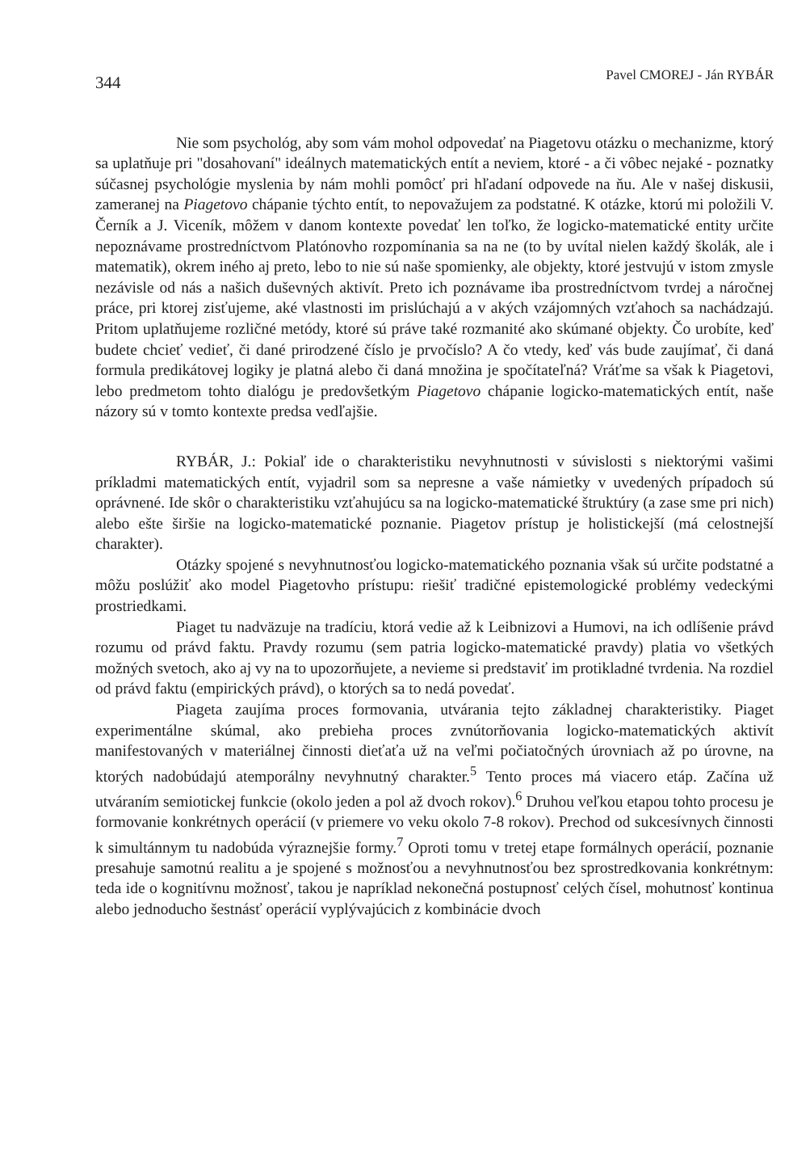344 Pavel CMOREJ - Ján RYBÁR
Nie som psychológ, aby som vám mohol odpovedať na Piagetovu otázku o mechanizme, ktorý sa uplatňuje pri "dosahovaní" ideálnych matematických entít a neviem, ktoré - a či vôbec nejaké - poznatky súčasnej psychológie myslenia by nám mohli pomôcť pri hľadaní odpovede na ňu. Ale v našej diskusii, zameranej na Piagetovo chápanie týchto entít, to nepovažujem za podstatné. K otázke, ktorú mi položili V. Černík a J. Viceník, môžem v danom kontexte povedať len toľko, že logicko-matematické entity určite nepoznávame prostredníctvom Platónovho rozpomínania sa na ne (to by uvítal nielen každý školák, ale i matematik), okrem iného aj preto, lebo to nie sú naše spomienky, ale objekty, ktoré jestvujú v istom zmysle nezávisle od nás a našich duševných aktivít. Preto ich poznávame iba prostredníctvom tvrdej a náročnej práce, pri ktorej zisťujeme, aké vlastnosti im prislúchajú a v akých vzájomných vzťahoch sa nachádzajú. Pritom uplatňujeme rozličné metódy, ktoré sú práve také rozmanité ako skúmané objekty. Čo urobíte, keď budete chcieť vedieť, či dané prirodzené číslo je prvočíslo? A čo vtedy, keď vás bude zaujímať, či daná formula predikátovej logiky je platná alebo či daná množina je spočítateľná? Vráťme sa však k Piagetovi, lebo predmetom tohto dialógu je predovšetkým Piagetovo chápanie logicko-matematických entít, naše názory sú v tomto kontexte predsa vedľajšie.
RYBÁR, J.: Pokiaľ ide o charakteristiku nevyhnutnosti v súvislosti s niektorými vašimi príkladmi matematických entít, vyjadril som sa nepresne a vaše námietky v uvedených prípadoch sú oprávnené. Ide skôr o charakteristiku vzťahujúcu sa na logicko-matematické štruktúry (a zase sme pri nich) alebo ešte širšie na logicko-matematické poznanie. Piagetov prístup je holistickejší (má celostnejší charakter).
Otázky spojené s nevyhnutnosťou logicko-matematického poznania však sú určite podstatné a môžu poslúžiť ako model Piagetovho prístupu: riešiť tradičné epistemologické problémy vedeckými prostriedkami.
Piaget tu nadväzuje na tradíciu, ktorá vedie až k Leibnizovi a Humovi, na ich odlíšenie právd rozumu od právd faktu. Pravdy rozumu (sem patria logicko-matematické pravdy) platia vo všetkých možných svetoch, ako aj vy na to upozorňujete, a nevieme si predstaviť im protikladné tvrdenia. Na rozdiel od právd faktu (empirických právd), o ktorých sa to nedá povedať.
Piageta zaujíma proces formovania, utvárania tejto základnej charakteristiky. Piaget experimentálne skúmal, ako prebieha proces zvnútorňovania logicko-matematických aktivít manifestovaných v materiálnej činnosti dieťaťa už na veľmi počiatočných úrovniach až po úrovne, na ktorých nadobúdajú atemporálny nevyhnutný charakter.<sup>5</sup> Tento proces má viacero etáp. Začína už utváraním semiotickej funkcie (okolo jeden a pol až dvoch rokov).<sup>6</sup> Druhou veľkou etapou tohto procesu je formovanie konkrétnych operácií (v priemere vo veku okolo 7-8 rokov). Prechod od sukcesívnych činnosti k simultánnym tu nadobúda výraznejšie formy.<sup>7</sup> Oproti tomu v tretej etape formálnych operácií, poznanie presahuje samotnú realitu a je spojené s možnosťou a nevyhnutnosťou bez sprostredkovania konkrétnym: teda ide o kognitívnu možnosť, takou je napríklad nekonečná postupnosť celých čísel, mohutnosť kontinua alebo jednoducho šestnásť operácií vyplývajúcich z kombinácie dvoch